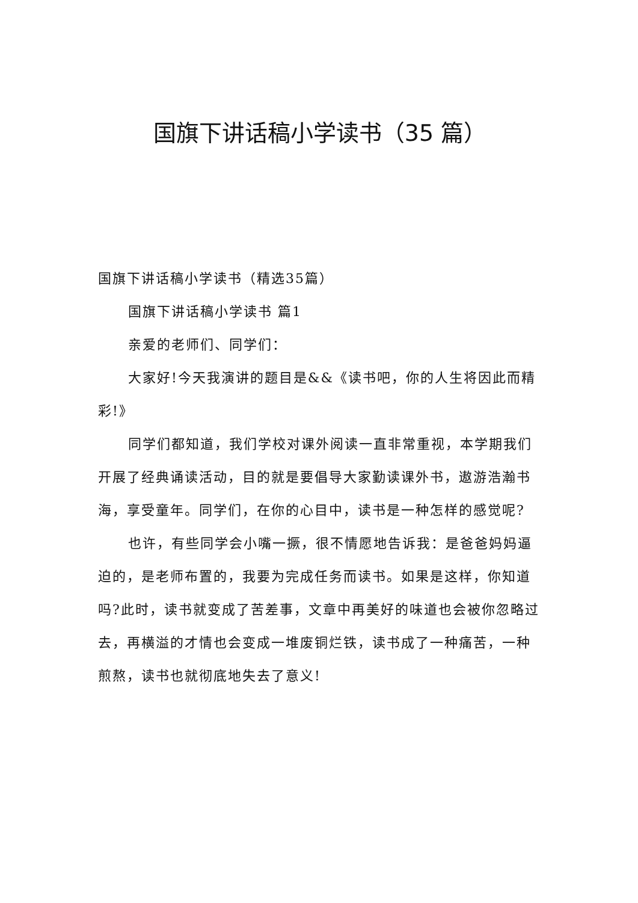国旗下讲话稿小学读书（35 篇）
国旗下讲话稿小学读书（精选35篇）
国旗下讲话稿小学读书 篇1
亲爱的老师们、同学们：
大家好!今天我演讲的题目是&&《读书吧，你的人生将因此而精彩!》
同学们都知道，我们学校对课外阅读一直非常重视，本学期我们开展了经典诵读活动，目的就是要倡导大家勤读课外书，遨游浩瀚书海，享受童年。同学们，在你的心目中，读书是一种怎样的感觉呢?
也许，有些同学会小嘴一撅，很不情愿地告诉我：是爸爸妈妈逼迫的，是老师布置的，我要为完成任务而读书。如果是这样，你知道吗?此时，读书就变成了苦差事，文章中再美好的味道也会被你忽略过去，再横溢的才情也会变成一堆废铜烂铁，读书成了一种痛苦，一种煎熬，读书也就彻底地失去了意义!